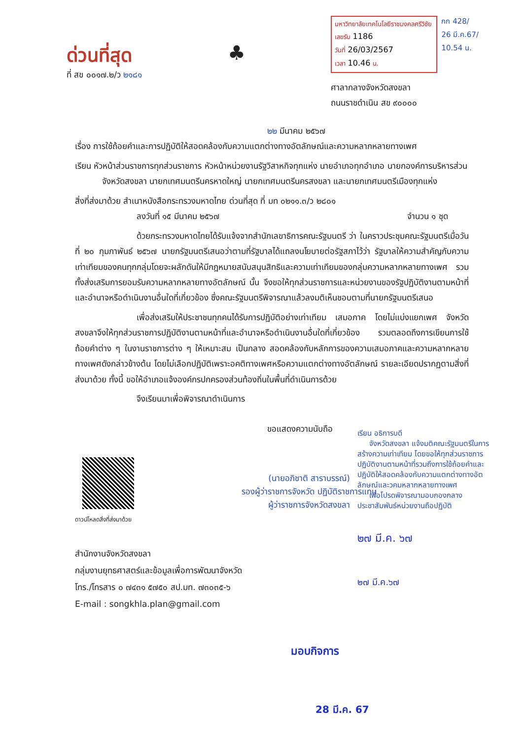ด่วนที่สุด
ที่ สข ๐๐๑๗.๒/ว ๒๑๘๑
♣
มหาวิทยาลัยเทคโนโลยีราชมงคลศรีวิชัย
เลขรับ 1186
วันที่ 26/03/2567
เวลา 10.46 น.
ศาลากลางจังหวัดสงขลา
ถนนราชดำเนิน สข ๙๐๐๐๐
กก 428/
26 มี.ค.67/
10.54 น.
๒๒ มีนาคม ๒๕๖๗
เรื่อง การใช้ถ้อยคำและการปฏิบัติให้สอดคล้องกับความแตกต่างทางอัตลักษณ์และความหลากหลายทางเพศ
เรียน หัวหน้าส่วนราชการทุกส่วนราชการ หัวหน้าหน่วยงานรัฐวิสาหกิจทุกแห่ง นายอำเภอทุกอำเภอ นายกองค์การบริหารส่วนจังหวัดสงขลา นายกเทศมนตรีนครหาดใหญ่ นายกเทศมนตรีนครสงขลา และนายกเทศมนตรีเมืองทุกแห่ง
สิ่งที่ส่งมาด้วย สำเนาหนังสือกระทรวงมหาดไทย ด่วนที่สุด ที่ มท ๐๒๑๑.๓/ว ๒๘๐๑
ลงวันที่ ๑๕ มีนาคม ๒๕๖๗ จำนวน ๑ ชุด
ด้วยกระทรวงมหาดไทยได้รับแจ้งจากสำนักเลขาธิการคณะรัฐมนตรี ว่า ในคราวประชุมคณะรัฐมนตรีเมื่อวันที่ ๒๐ กุมภาพันธ์ ๒๕๖๗ นายกรัฐมนตรีเสนอว่าตามที่รัฐบาลได้แถลงนโยบายต่อรัฐสภาไว้ว่า รัฐบาลให้ความสำคัญกับความเท่าเทียมของคนทุกกลุ่มโดยจะผลักดันให้มีกฎหมายสนับสนุนสิทธิและความเท่าเทียมของกลุ่มความหลากหลายทางเพศ รวมทั้งส่งเสริมการยอมรับความหลากหลายทางอัตลักษณ์ นั้น จึงขอให้ทุกส่วนราชการและหน่วยงานของรัฐปฏิบัติงานตามหน้าที่และอำนาจหรือดำเนินงานอื่นใดที่เกี่ยวข้อง ซึ่งคณะรัฐมนตรีพิจารณาแล้วลงมติเห็นชอบตามที่นายกรัฐมนตรีเสนอ
เพื่อส่งเสริมให้ประชาชนทุกคนได้รับการปฏิบัติอย่างเท่าเทียม เสมอภาค โดยไม่แบ่งแยกเพศ จังหวัดสงขลาจึงให้ทุกส่วนราชการปฏิบัติงานตามหน้าที่และอำนาจหรือดำเนินงานอื่นใดที่เกี่ยวข้อง รวมตลอดถึงการเขียนการใช้ถ้อยคำต่าง ๆ ในงานราชการต่าง ๆ ให้เหมาะสม เป็นกลาง สอดคล้องกับหลักการของความเสมอภาคและความหลากหลายทางเพศดังกล่าวข้างต้น โดยไม่เลือกปฏิบัติเพราะอคติทางเพศหรือความแตกต่างทางอัตลักษณ์ รายละเอียดปรากฏตามสิ่งที่ส่งมาด้วย ทั้งนี้ ขอให้อำเภอแจ้งองค์กรปกครองส่วนท้องถิ่นในพื้นที่ดำเนินการด้วย
จึงเรียนมาเพื่อพิจารณาดำเนินการ
ขอแสดงความนับถือ
(นายอภิชาติ สาราบรรณ์)
รองผู้ว่าราชการจังหวัด ปฏิบัติราชการแทน
ผู้ว่าราชการจังหวัดสงขลา
ดาวน์โหลดสิ่งที่ส่งมาด้วย
สำนักงานจังหวัดสงขลา
กลุ่มงานยุทธศาสตร์และข้อมูลเพื่อการพัฒนาจังหวัด
โทร./โทรสาร ๐ ๗๔๓๑ ๕๗๕๐ สป.มท. ๗๓๐๓๕-๖
E-mail : songkhla.plan@gmail.com
เรียน อธิการบดี
จังหวัดสงขลา แจ้งมติคณะรัฐมนตรีในการสร้างความเท่าเทียม โดยขอให้ทุกส่วนราชการปฏิบัติงานตามหน้าที่รวมถึงการใช้ถ้อยคำและปฏิบัติให้สอดคล้องกับความแตกต่างทางอัตลักษณ์และวคมหลากหลายทางเพศ
เพื่อโปรดพิจารณามอบกองกลางประชาสัมพันธ์หน่วยงานถือปฏิบัติ
๒๗ มี.ค. ๖๗
๒๗ มี.ค.๖๗
มอบกิจ​การ
28 มี.ค. 67